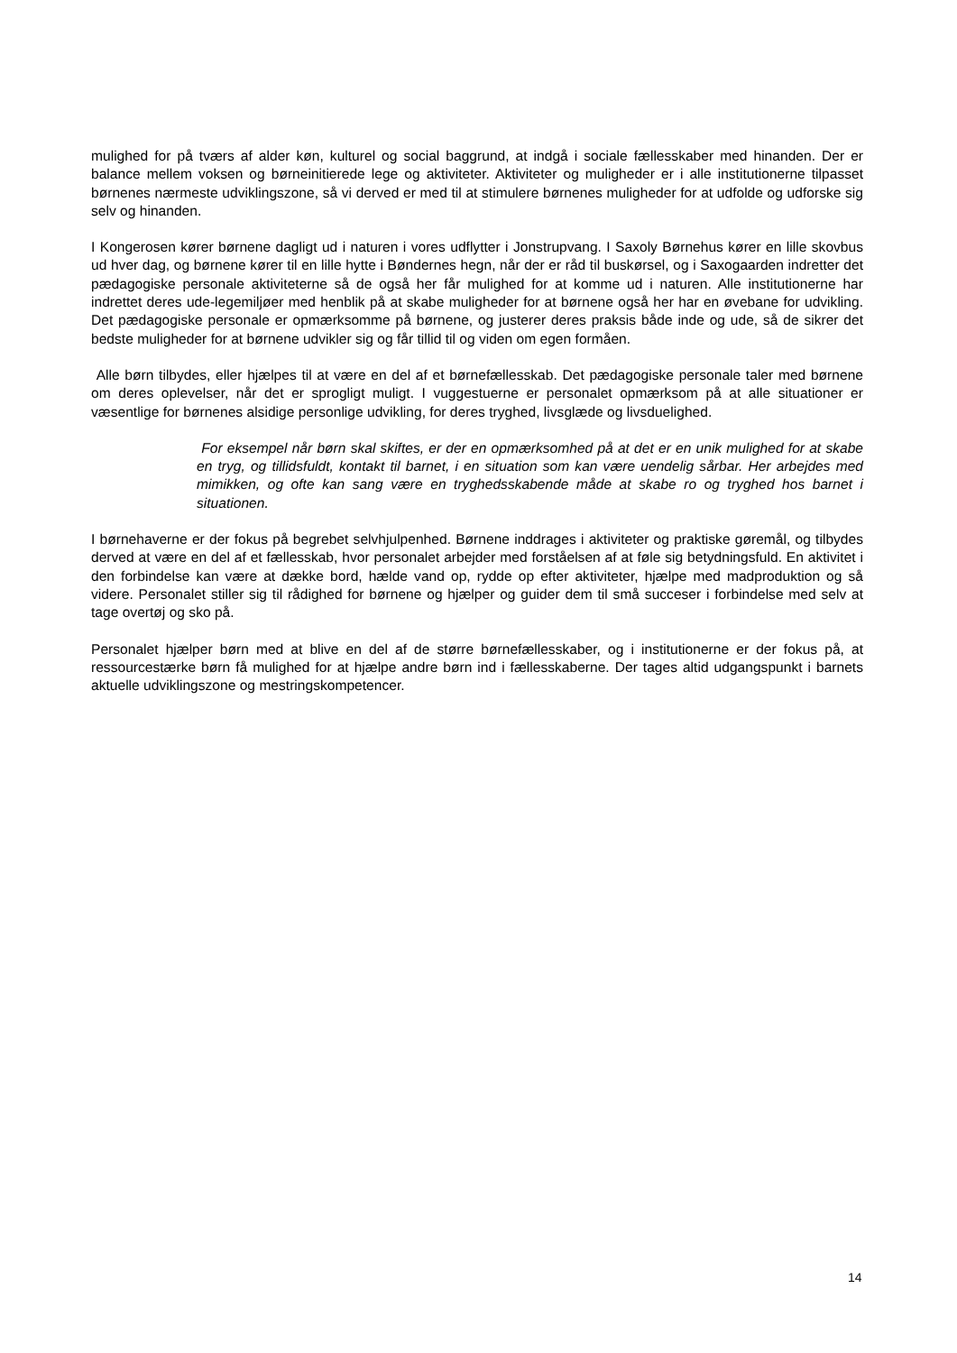mulighed for på tværs af alder køn, kulturel og social baggrund, at indgå i sociale fællesskaber med hinanden. Der er balance mellem voksen og børneinitierede lege og aktiviteter. Aktiviteter og muligheder er i alle institutionerne tilpasset børnenes nærmeste udviklingszone, så vi derved er med til at stimulere børnenes muligheder for at udfolde og udforske sig selv og hinanden.
I Kongerosen kører børnene dagligt ud i naturen i vores udflytter i Jonstrupvang. I Saxoly Børnehus kører en lille skovbus ud hver dag, og børnene kører til en lille hytte i Bøndernes hegn, når der er råd til buskørsel, og i Saxogaarden indretter det pædagogiske personale aktiviteterne så de også her får mulighed for at komme ud i naturen. Alle institutionerne har indrettet deres ude-legemiljøer med henblik på at skabe muligheder for at børnene også her har en øvebane for udvikling. Det pædagogiske personale er opmærksomme på børnene, og justerer deres praksis både inde og ude, så de sikrer det bedste muligheder for at børnene udvikler sig og får tillid til og viden om egen formåen.
Alle børn tilbydes, eller hjælpes til at være en del af et børnefællesskab. Det pædagogiske personale taler med børnene om deres oplevelser, når det er sprogligt muligt. I vuggestuerne er personalet opmærksom på at alle situationer er væsentlige for børnenes alsidige personlige udvikling, for deres tryghed, livsglæde og livsduelighed.
For eksempel når børn skal skiftes, er der en opmærksomhed på at det er en unik mulighed for at skabe en tryg, og tillidsfuldt, kontakt til barnet, i en situation som kan være uendelig sårbar. Her arbejdes med mimikken, og ofte kan sang være en tryghedsskabende måde at skabe ro og tryghed hos barnet i situationen.
I børnehaverne er der fokus på begrebet selvhjulpenhed. Børnene inddrages i aktiviteter og praktiske gøremål, og tilbydes derved at være en del af et fællesskab, hvor personalet arbejder med forståelsen af at føle sig betydningsfuld. En aktivitet i den forbindelse kan være at dække bord, hælde vand op, rydde op efter aktiviteter, hjælpe med madproduktion og så videre. Personalet stiller sig til rådighed for børnene og hjælper og guider dem til små succeser i forbindelse med selv at tage overtøj og sko på.
Personalet hjælper børn med at blive en del af de større børnefællesskaber, og i institutionerne er der fokus på, at ressourcestærke børn få mulighed for at hjælpe andre børn ind i fællesskaberne. Der tages altid udgangspunkt i barnets aktuelle udviklingszone og mestringskompetencer.
14